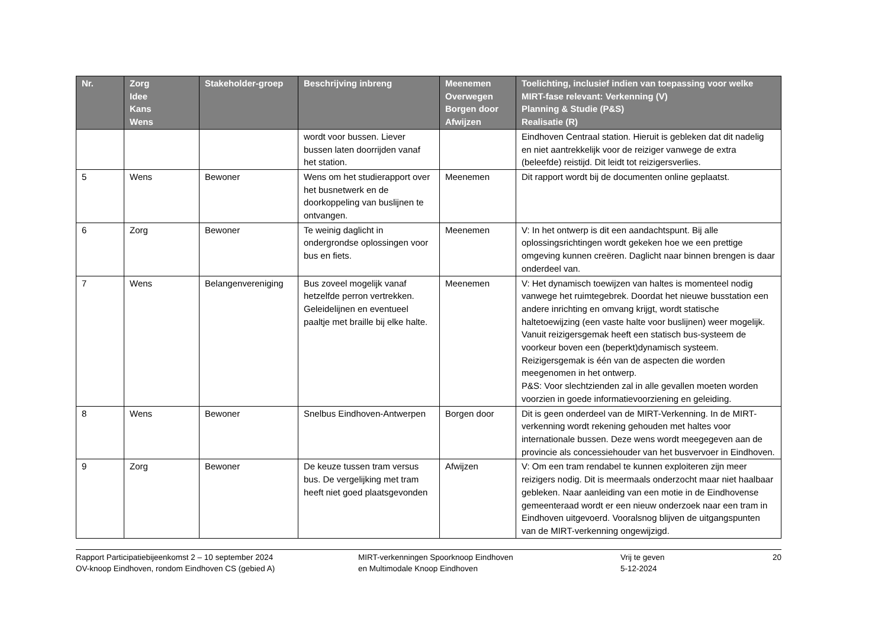| Nr. | Zorg Idee Kans Wens | Stakeholder-groep | Beschrijving inbreng | Meenemen Overwegen Borgen door Afwijzen | Toelichting, inclusief indien van toepassing voor welke MIRT-fase relevant: Verkenning (V) Planning & Studie (P&S) Realisatie (R) |
| --- | --- | --- | --- | --- | --- |
| | | | wordt voor bussen. Liever bussen laten doorrijden vanaf het station. | | Eindhoven Centraal station. Hieruit is gebleken dat dit nadelig en niet aantrekkelijk voor de reiziger vanwege de extra (beleefde) reistijd. Dit leidt tot reizigersverlies. |
| 5 | Wens | Bewoner | Wens om het studierapport over het busnetwerk en de doorkoppeling van buslijnen te ontvangen. | Meenemen | Dit rapport wordt bij de documenten online geplaatst. |
| 6 | Zorg | Bewoner | Te weinig daglicht in ondergrondse oplossingen voor bus en fiets. | Meenemen | V: In het ontwerp is dit een aandachtspunt. Bij alle oplossingsrichtingen wordt gekeken hoe we een prettige omgeving kunnen creëren. Daglicht naar binnen brengen is daar onderdeel van. |
| 7 | Wens | Belangenvereniging | Bus zoveel mogelijk vanaf hetzelfde perron vertrekken. Geleidelijnen en eventueel paaltje met braille bij elke halte. | Meenemen | V: Het dynamisch toewijzen van haltes is momenteel nodig vanwege het ruimtegebrek. Doordat het nieuwe busstation een andere inrichting en omvang krijgt, wordt statische haltetoewijzing (een vaste halte voor buslijnen) weer mogelijk. Vanuit reizigersgemak heeft een statisch bus-systeem de voorkeur boven een (beperkt)dynamisch systeem. Reizigersgemak is één van de aspecten die worden meegenomen in het ontwerp. P&S: Voor slechtzienden zal in alle gevallen moeten worden voorzien in goede informatievoorziening en geleiding. |
| 8 | Wens | Bewoner | Snelbus Eindhoven-Antwerpen | Borgen door | Dit is geen onderdeel van de MIRT-Verkenning. In de MIRT-verkenning wordt rekening gehouden met haltes voor internationale bussen. Deze wens wordt meegegeven aan de provincie als concessiehouder van het busvervoer in Eindhoven. |
| 9 | Zorg | Bewoner | De keuze tussen tram versus bus. De vergelijking met tram heeft niet goed plaatsgevonden | Afwijzen | V: Om een tram rendabel te kunnen exploiteren zijn meer reizigers nodig. Dit is meermaals onderzocht maar niet haalbaar gebleken. Naar aanleiding van een motie in de Eindhovense gemeenteraad wordt er een nieuw onderzoek naar een tram in Eindhoven uitgevoerd. Vooralsnog blijven de uitgangspunten van de MIRT-verkenning ongewijzigd. |
Rapport Participatiebijeenkomst 2 – 10 september 2024
OV-knoop Eindhoven, rondom Eindhoven CS (gebied A)
MIRT-verkenningen Spoorknoop Eindhoven
en Multimodale Knoop Eindhoven
Vrij te geven
5-12-2024
20